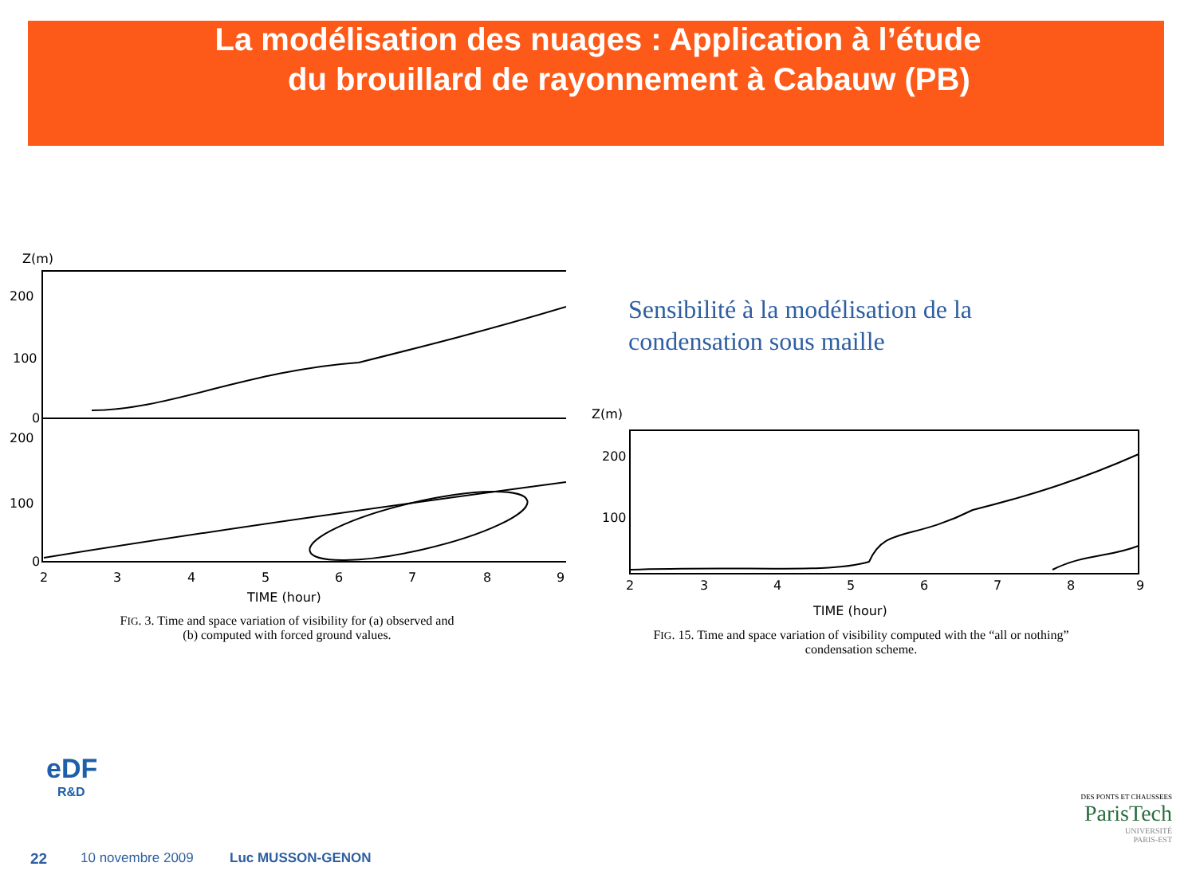La modélisation des nuages : Application à l’étude
du brouillard de rayonnement à Cabauw (PB)
Z(m)
200
100
0
200
100
0
2
3
4
5
6
7
8
9
TIME (hour)
FIG. 3. Time and space variation of visibility for (a) observed and
(b) computed with forced ground values.
Sensibilité à la modélisation de la
condensation sous maille
Z(m)
200
100
2
3
4
5
6
7
8
9
TIME (hour)
FIG. 15. Time and space variation of visibility computed with the “all or nothing”
condensation scheme.
eDF
R&D
22 10 novembre 2009 Luc MUSSON-GENON
DES PONTS ET CHAUSSEES
ParisTech
UNIVERSITÉ
PARIS-EST